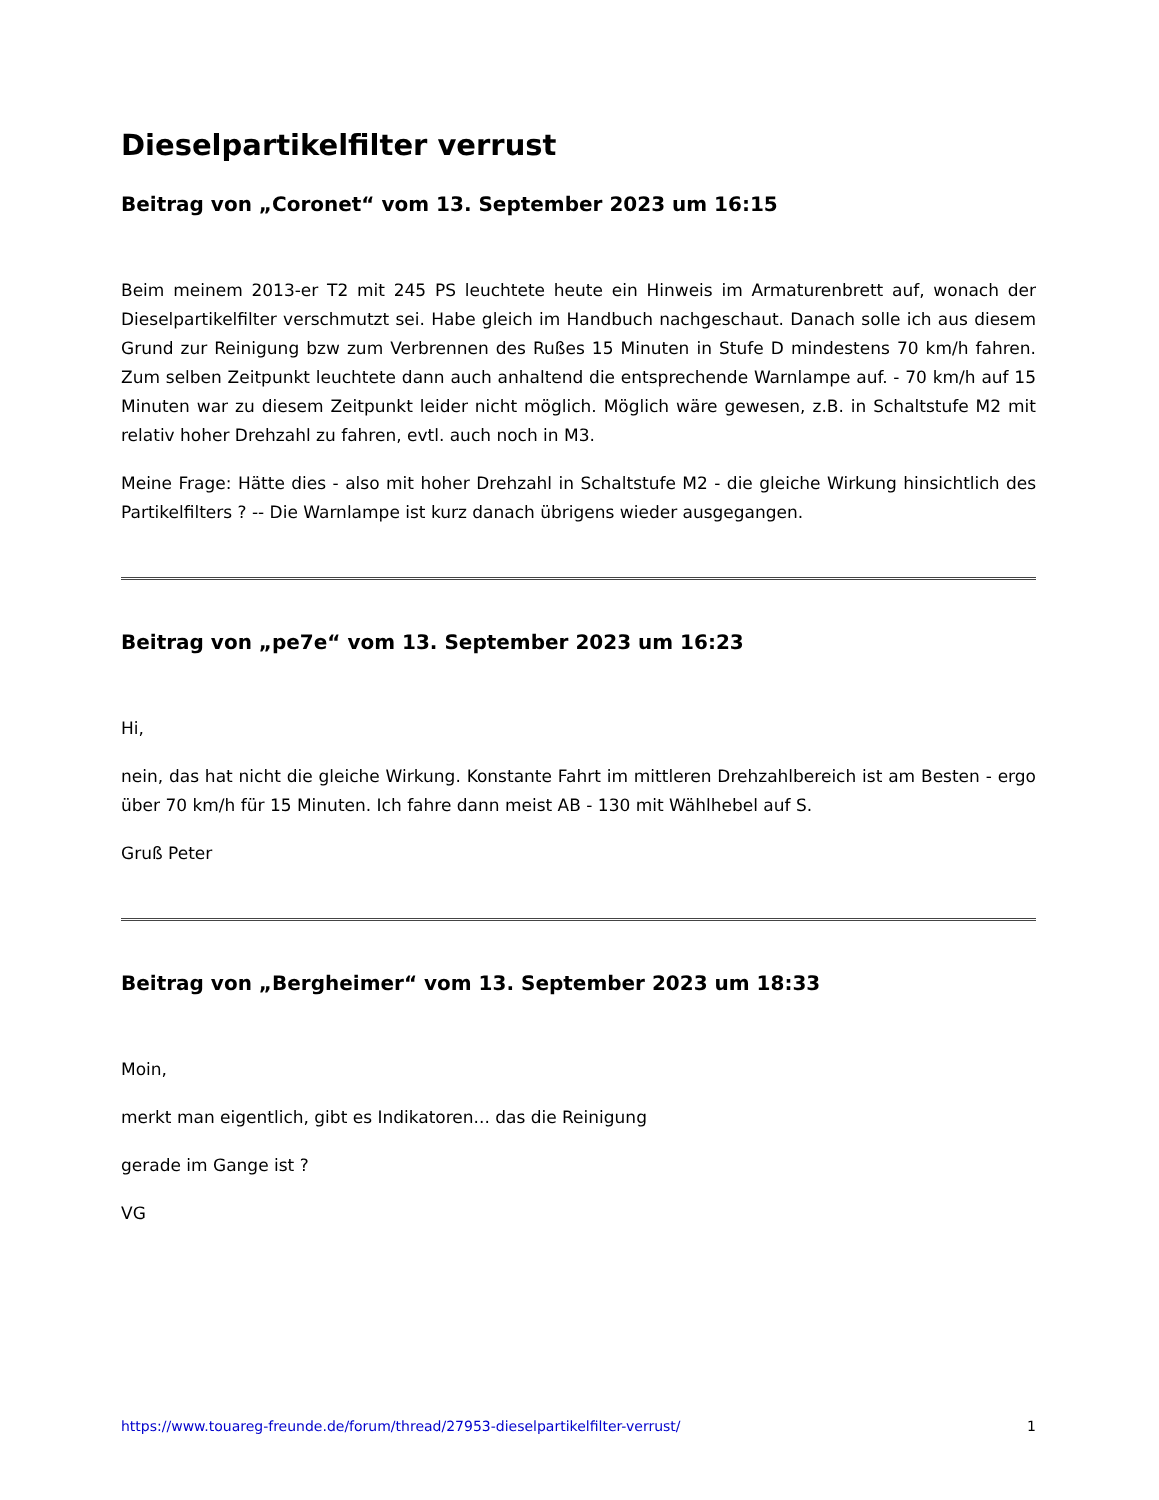Dieselpartikelfilter verrust
Beitrag von „Coronet“ vom 13. September 2023 um 16:15
Beim meinem 2013-er T2 mit 245 PS leuchtete heute ein Hinweis im Armaturenbrett auf, wonach der Dieselpartikelfilter verschmutzt sei. Habe gleich im Handbuch nachgeschaut. Danach solle ich aus diesem Grund zur Reinigung bzw zum Verbrennen des Rußes 15 Minuten in Stufe D mindestens 70 km/h fahren. Zum selben Zeitpunkt leuchtete dann auch anhaltend die entsprechende Warnlampe auf. - 70 km/h auf 15 Minuten war zu diesem Zeitpunkt leider nicht möglich. Möglich wäre gewesen, z.B. in Schaltstufe M2 mit relativ hoher Drehzahl zu fahren, evtl. auch noch in M3.
Meine Frage: Hätte dies - also mit hoher Drehzahl in Schaltstufe M2 - die gleiche Wirkung hinsichtlich des Partikelfilters ? -- Die Warnlampe ist kurz danach übrigens wieder ausgegangen.
Beitrag von „pe7e“ vom 13. September 2023 um 16:23
Hi,
nein, das hat nicht die gleiche Wirkung. Konstante Fahrt im mittleren Drehzahlbereich ist am Besten - ergo über 70 km/h für 15 Minuten. Ich fahre dann meist AB - 130 mit Wählhebel auf S.
Gruß Peter
Beitrag von „Bergheimer“ vom 13. September 2023 um 18:33
Moin,
merkt man eigentlich, gibt es Indikatoren... das die Reinigung
gerade im Gange ist ?
VG
https://www.touareg-freunde.de/forum/thread/27953-dieselpartikelfilter-verrust/ 1